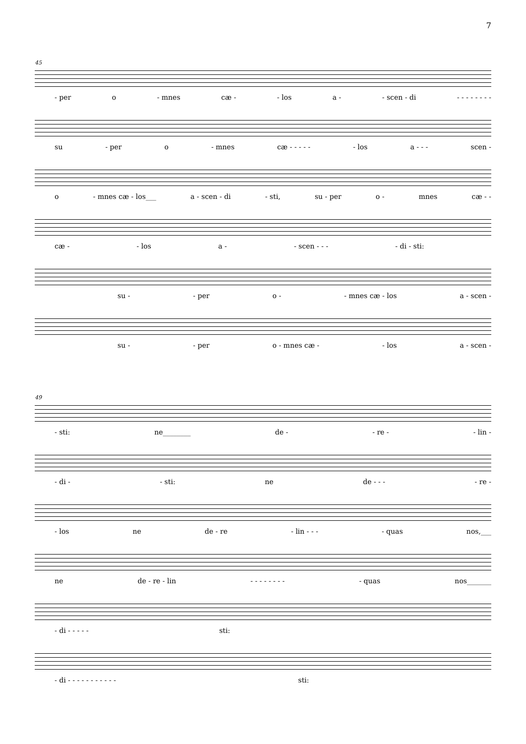7
45
- per o - mnes cæ - - los a - - scen - di - - - - - - - -
su - per o - mnes cæ - - - - - - los a - - - scen -
o - mnes cæ - los___ a - scen - di - sti, su - per o - mnes cæ - -
cæ - - los a - - scen - - - - di - sti:
su - - per o - - mnes cæ - los a - scen -
su - - per o - mnes cæ - - los a - scen -
49
- sti: ne________ de - - re - - lin -
- di - - sti: ne de - - - - re -
- los ne de - re - lin - - - - quas nos,___
ne de - re - lin - - - - - - - - - quas nos_______
- di - - - - - sti:
- di - - - - - - - - - - - sti: